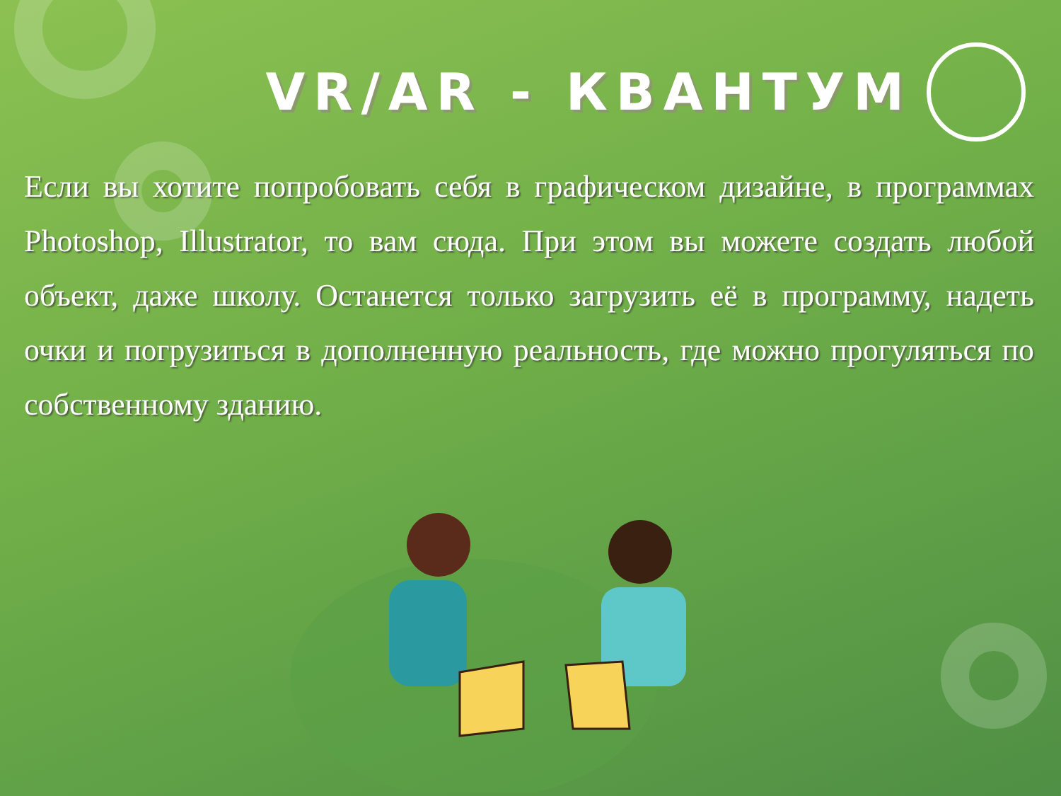VR/AR - КВАНТУМ
Если вы хотите попробовать себя в графическом дизайне, в программах Photoshop, Illustrator, то вам сюда. При этом вы можете создать любой объект, даже школу. Останется только загрузить её в программу, надеть очки и погрузиться в дополненную реальность, где можно прогуляться по собственному зданию.